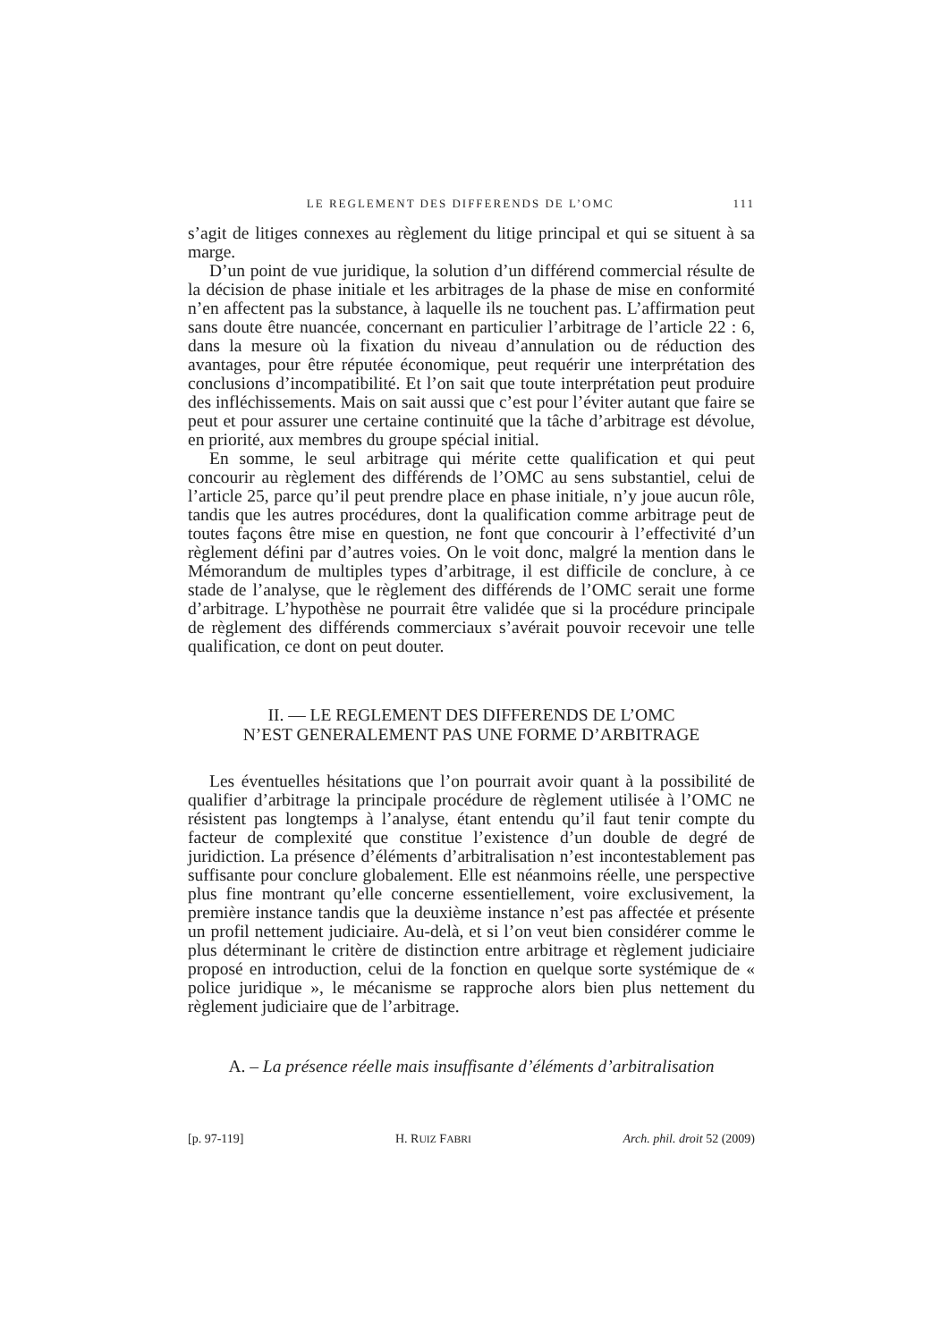LE REGLEMENT DES DIFFERENDS DE L’OMC 111
s’agit de litiges connexes au règlement du litige principal et qui se situent à sa marge.
D’un point de vue juridique, la solution d’un différend commercial résulte de la décision de phase initiale et les arbitrages de la phase de mise en conformité n’en affectent pas la substance, à laquelle ils ne touchent pas. L’affirmation peut sans doute être nuancée, concernant en particulier l’arbitrage de l’article 22 : 6, dans la mesure où la fixation du niveau d’annulation ou de réduction des avantages, pour être réputée économique, peut requérir une interprétation des conclusions d’incompatibilité. Et l’on sait que toute interprétation peut produire des infléchissements. Mais on sait aussi que c’est pour l’éviter autant que faire se peut et pour assurer une certaine continuité que la tâche d’arbitrage est dévolue, en priorité, aux membres du groupe spécial initial.
En somme, le seul arbitrage qui mérite cette qualification et qui peut concourir au règlement des différends de l’OMC au sens substantiel, celui de l’article 25, parce qu’il peut prendre place en phase initiale, n’y joue aucun rôle, tandis que les autres procédures, dont la qualification comme arbitrage peut de toutes façons être mise en question, ne font que concourir à l’effectivité d’un règlement défini par d’autres voies. On le voit donc, malgré la mention dans le Mémorandum de multiples types d’arbitrage, il est difficile de conclure, à ce stade de l’analyse, que le règlement des différends de l’OMC serait une forme d’arbitrage. L’hypothèse ne pourrait être validée que si la procédure principale de règlement des différends commerciaux s’avérait pouvoir recevoir une telle qualification, ce dont on peut douter.
II. — LE REGLEMENT DES DIFFERENDS DE L’OMC
N’EST GENERALEMENT PAS UNE FORME D’ARBITRAGE
Les éventuelles hésitations que l’on pourrait avoir quant à la possibilité de qualifier d’arbitrage la principale procédure de règlement utilisée à l’OMC ne résistent pas longtemps à l’analyse, étant entendu qu’il faut tenir compte du facteur de complexité que constitue l’existence d’un double de degré de juridiction. La présence d’éléments d’arbitralisation n’est incontestablement pas suffisante pour conclure globalement. Elle est néanmoins réelle, une perspective plus fine montrant qu’elle concerne essentiellement, voire exclusivement, la première instance tandis que la deuxième instance n’est pas affectée et présente un profil nettement judiciaire. Au-delà, et si l’on veut bien considérer comme le plus déterminant le critère de distinction entre arbitrage et règlement judiciaire proposé en introduction, celui de la fonction en quelque sorte systémique de « police juridique », le mécanisme se rapproche alors bien plus nettement du règlement judiciaire que de l’arbitrage.
A. – La présence réelle mais insuffisante d’éléments d’arbitralisation
[p. 97-119] H. RUIZ FABRI Arch. phil. droit 52 (2009)